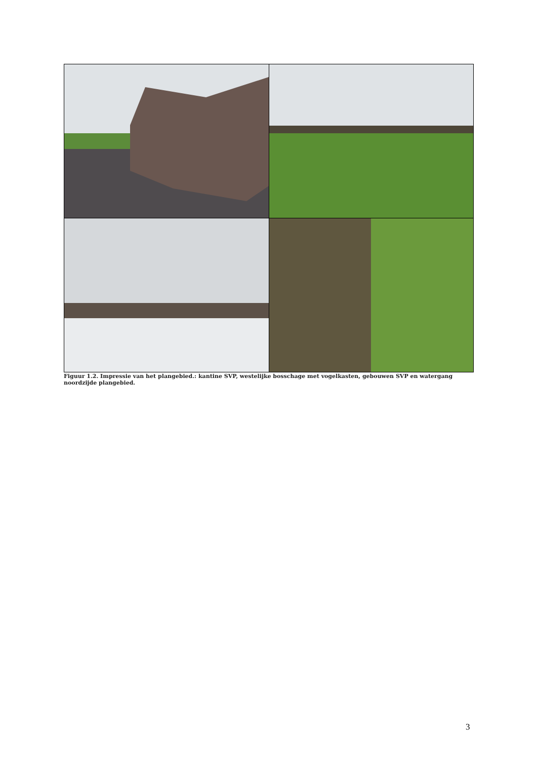Figuur 1.2. Impressie van het plangebied.: kantine SVP, westelijke bosschage met vogelkasten, gebouwen SVP en watergang noordzijde plangebied.
3